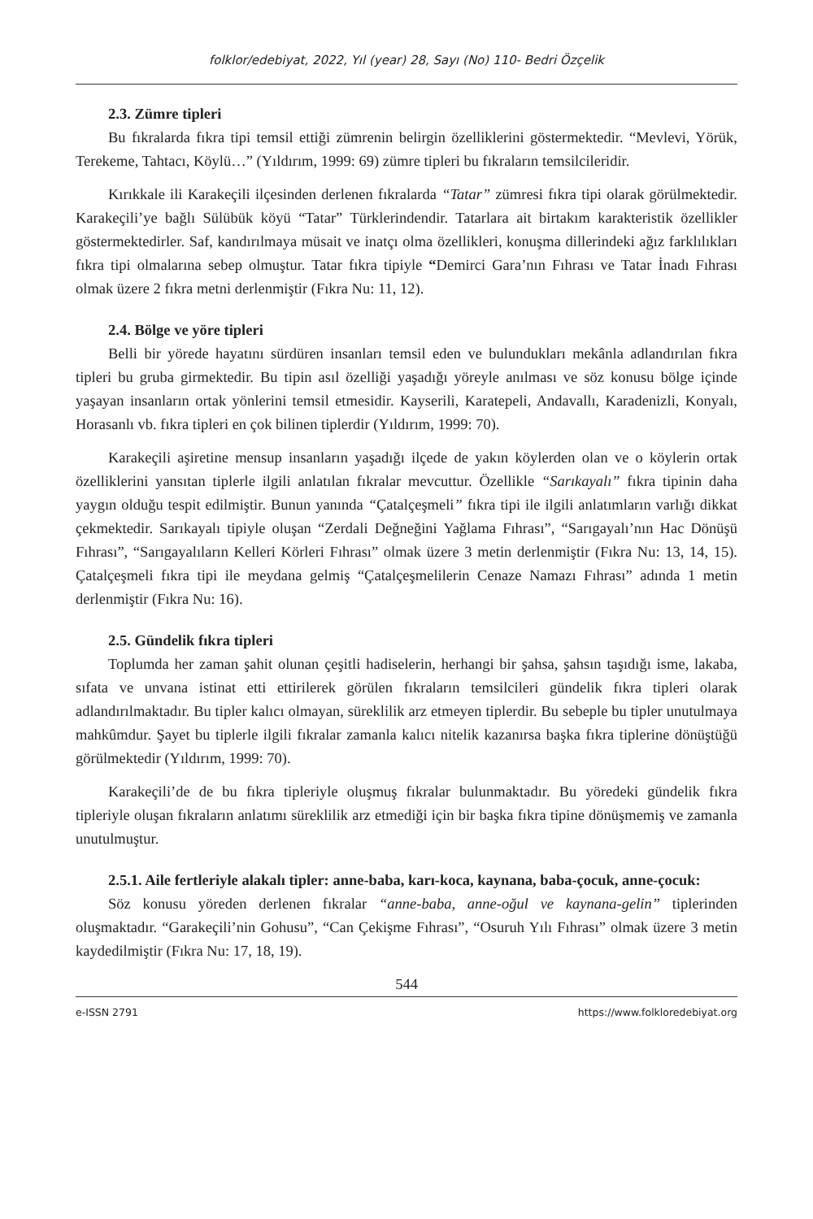folklor/edebiyat, 2022, Yıl (year) 28, Sayı (No) 110- Bedri Özçelik
2.3. Zümre tipleri
Bu fıkralarda fıkra tipi temsil ettiği zümrenin belirgin özelliklerini göstermektedir. “Mevlevi, Yörük, Terekeme, Tahtacı, Köylü…” (Yıldırım, 1999: 69) zümre tipleri bu fıkraların temsilcileridir.
Kırıkkale ili Karakeçili ilçesinden derlenen fıkralarda “Tatar” zümresi fıkra tipi olarak görülmektedir. Karakeçili’ye bağlı Sülübük köyü “Tatar” Türklerindendir. Tatarlara ait birtakım karakteristik özellikler göstermektedirler. Saf, kandırılmaya müsait ve inatçı olma özellikleri, konuşma dillerindeki ağız farklılıkları fıkra tipi olmalarına sebep olmuştur. Tatar fıkra tipiyle “Demirci Gara’nın Fıhrası ve Tatar İnadı Fıhrası olmak üzere 2 fıkra metni derlenmiştir (Fıkra Nu: 11, 12).
2.4. Bölge ve yöre tipleri
Belli bir yörede hayatını sürdüren insanları temsil eden ve bulundukları mekânla adlandırılan fıkra tipleri bu gruba girmektedir. Bu tipin asıl özelliği yaşadığı yöreyle anılması ve söz konusu bölge içinde yaşayan insanların ortak yönlerini temsil etmesidir. Kayserili, Karatepeli, Andavallı, Karadenizli, Konyalı, Horasanlı vb. fıkra tipleri en çok bilinen tiplerdir (Yıldırım, 1999: 70).
Karakeçili aşiretine mensup insanların yaşadığı ilçede de yakın köylerden olan ve o köylerin ortak özelliklerini yansıtan tiplerle ilgili anlatılan fıkralar mevcuttur. Özellikle “Sarıkayalı” fıkra tipinin daha yaygın olduğu tespit edilmiştir. Bunun yanında “Çatalçeşmeli” fıkra tipi ile ilgili anlatımların varlığı dikkat çekmektedir. Sarıkayalı tipiyle oluşan “Zerdali Değneğini Yağlama Fıhrası”, “Sarıgayalı’nın Hac Dönüşü Fıhrası”, “Sarıgayalıların Kelleri Körleri Fıhrası” olmak üzere 3 metin derlenmiştir (Fıkra Nu: 13, 14, 15). Çatalçeşmeli fıkra tipi ile meydana gelmiş “Çatalçeşmelilerin Cenaze Namazı Fıhrası” adında 1 metin derlenmiştir (Fıkra Nu: 16).
2.5. Gündelik fıkra tipleri
Toplumda her zaman şahit olunan çeşitli hadiselerin, herhangi bir şahsa, şahsın taşıdığı isme, lakaba, sıfata ve unvana istinat etti ettirilerek görülen fıkraların temsilcileri gündelik fıkra tipleri olarak adlandırılmaktadır. Bu tipler kalıcı olmayan, süreklilik arz etmeyen tiplerdir. Bu sebeple bu tipler unutulmaya mahkûmdur. Şayet bu tiplerle ilgili fıkralar zamanla kalıcı nitelik kazanırsa başka fıkra tiplerine dönüştüğü görülmektedir (Yıldırım, 1999: 70).
Karakeçili’de de bu fıkra tipleriyle oluşmuş fıkralar bulunmaktadır. Bu yöredeki gündelik fıkra tipleriyle oluşan fıkraların anlatımı süreklilik arz etmediği için bir başka fıkra tipine dönüşmemiş ve zamanla unutulmuştur.
2.5.1. Aile fertleriyle alakalı tipler: anne-baba, karı-koca, kaynana, baba-çocuk, anne-çocuk:
Söz konusu yöreden derlenen fıkralar “anne-baba, anne-oğul ve kaynana-gelin” tiplerinden oluşmaktadır. “Garakeçili’nin Gohusu”, “Can Çekişme Fıhrası”, “Osuruh Yılı Fıhrası” olmak üzere 3 metin kaydedilmiştir (Fıkra Nu: 17, 18, 19).
544
e-ISSN 2791 https://www.folkloredebiyat.org